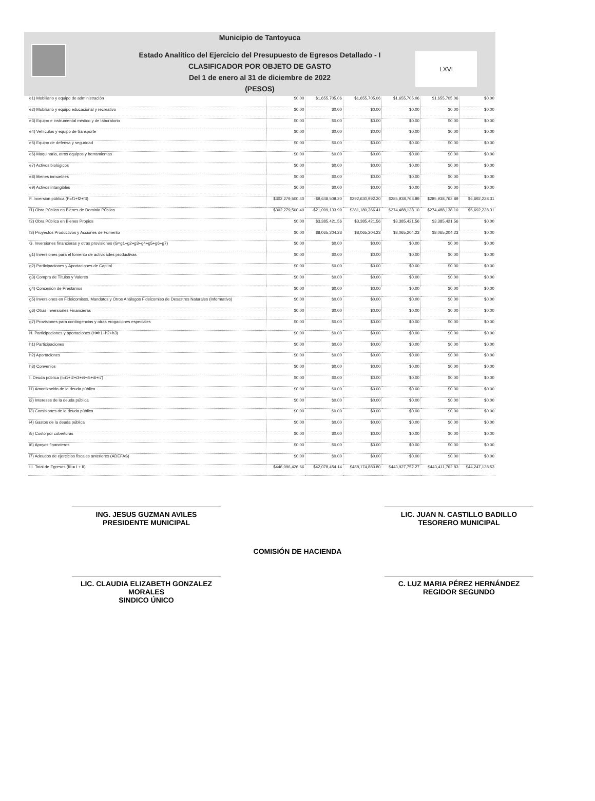LXVI
Municipio de Tantoyuca
Estado Analítico del Ejercicio del Presupuesto de Egresos Detallado - I
CLASIFICADOR POR OBJETO DE GASTO
Del 1 de enero al 31 de diciembre de 2022
(PESOS)
| e1) Mobiliario y equipo de administración | $0.00 | $1,655,705.06 | $1,655,705.06 | $1,655,705.06 | $1,655,705.06 | $0.00 |
| e2) Mobiliario y equipo educacional y recreativo | $0.00 | $0.00 | $0.00 | $0.00 | $0.00 | $0.00 |
| e3) Equipo e instrumental médico y de laboratorio | $0.00 | $0.00 | $0.00 | $0.00 | $0.00 | $0.00 |
| e4) Vehículos y equipo de transporte | $0.00 | $0.00 | $0.00 | $0.00 | $0.00 | $0.00 |
| e5) Equipo de defensa y seguridad | $0.00 | $0.00 | $0.00 | $0.00 | $0.00 | $0.00 |
| e6) Maquinaria, otros equipos y herramientas | $0.00 | $0.00 | $0.00 | $0.00 | $0.00 | $0.00 |
| e7) Activos biológicos | $0.00 | $0.00 | $0.00 | $0.00 | $0.00 | $0.00 |
| e8) Bienes inmuebles | $0.00 | $0.00 | $0.00 | $0.00 | $0.00 | $0.00 |
| e9) Activos intangibles | $0.00 | $0.00 | $0.00 | $0.00 | $0.00 | $0.00 |
| F. Inversión pública (F=f1+f2+f3) | $302,279,500.40 | -$9,648,508.20 | $292,630,992.20 | $285,938,763.89 | $285,938,763.89 | $6,692,228.31 |
| f1) Obra Pública en Bienes de Dominio Público | $302,279,500.40 | -$21,099,133.99 | $281,180,366.41 | $274,488,138.10 | $274,488,138.10 | $6,692,228.31 |
| f2) Obra Pública en Bienes Propios | $0.00 | $3,385,421.56 | $3,385,421.56 | $3,385,421.56 | $3,385,421.56 | $0.00 |
| f3) Proyectos Productivos y Acciones de Fomento | $0.00 | $8,065,204.23 | $8,065,204.23 | $8,065,204.23 | $8,065,204.23 | $0.00 |
| G. Inversiones financieras y otras provisiones (G=g1+g2+g3+g4+g5+g6+g7) | $0.00 | $0.00 | $0.00 | $0.00 | $0.00 | $0.00 |
| g1) Inversiones para el fomento de actividades productivas | $0.00 | $0.00 | $0.00 | $0.00 | $0.00 | $0.00 |
| g2) Participaciones y Aportaciones de Capital | $0.00 | $0.00 | $0.00 | $0.00 | $0.00 | $0.00 |
| g3) Compra de Títulos y Valores | $0.00 | $0.00 | $0.00 | $0.00 | $0.00 | $0.00 |
| g4) Concesión de Prestamos | $0.00 | $0.00 | $0.00 | $0.00 | $0.00 | $0.00 |
| g5) Inversiones en Fideicomisos, Mandatos y Otros Análogos Fideicomiso de Desastres Naturales (Informativo) | $0.00 | $0.00 | $0.00 | $0.00 | $0.00 | $0.00 |
| g6) Otras Inversiones Financieras | $0.00 | $0.00 | $0.00 | $0.00 | $0.00 | $0.00 |
| g7) Provisiones para contingencias y otras erogaciones especiales | $0.00 | $0.00 | $0.00 | $0.00 | $0.00 | $0.00 |
| H. Participaciones y aportaciones (H=h1+h2+h3) | $0.00 | $0.00 | $0.00 | $0.00 | $0.00 | $0.00 |
| h1) Participaciones | $0.00 | $0.00 | $0.00 | $0.00 | $0.00 | $0.00 |
| h2) Aportaciones | $0.00 | $0.00 | $0.00 | $0.00 | $0.00 | $0.00 |
| h3) Convenios | $0.00 | $0.00 | $0.00 | $0.00 | $0.00 | $0.00 |
| I. Deuda pública (I=i1+i2+i3+i4+i5+i6+i7) | $0.00 | $0.00 | $0.00 | $0.00 | $0.00 | $0.00 |
| i1) Amortización de la deuda pública | $0.00 | $0.00 | $0.00 | $0.00 | $0.00 | $0.00 |
| i2) Intereses de la deuda pública | $0.00 | $0.00 | $0.00 | $0.00 | $0.00 | $0.00 |
| i3) Comisiones de la deuda pública | $0.00 | $0.00 | $0.00 | $0.00 | $0.00 | $0.00 |
| i4) Gastos de la deuda pública | $0.00 | $0.00 | $0.00 | $0.00 | $0.00 | $0.00 |
| i5) Costo por coberturas | $0.00 | $0.00 | $0.00 | $0.00 | $0.00 | $0.00 |
| i6) Apoyos financieros | $0.00 | $0.00 | $0.00 | $0.00 | $0.00 | $0.00 |
| i7) Adeudos de ejercicios fiscales anteriores (ADEFAS) | $0.00 | $0.00 | $0.00 | $0.00 | $0.00 | $0.00 |
| III. Total de Egresos (III = I + II) | $446,096,426.66 | $42,078,454.14 | $488,174,880.80 | $443,927,752.27 | $443,411,762.83 | $44,247,128.53 |
ING. JESUS GUZMAN AVILES
PRESIDENTE MUNICIPAL
LIC. JUAN N. CASTILLO BADILLO
TESORERO MUNICIPAL
COMISIÓN DE HACIENDA
LIC. CLAUDIA ELIZABETH GONZALEZ MORALES
SINDICO ÚNICO
C. LUZ MARIA PÉREZ HERNÁNDEZ
REGIDOR SEGUNDO